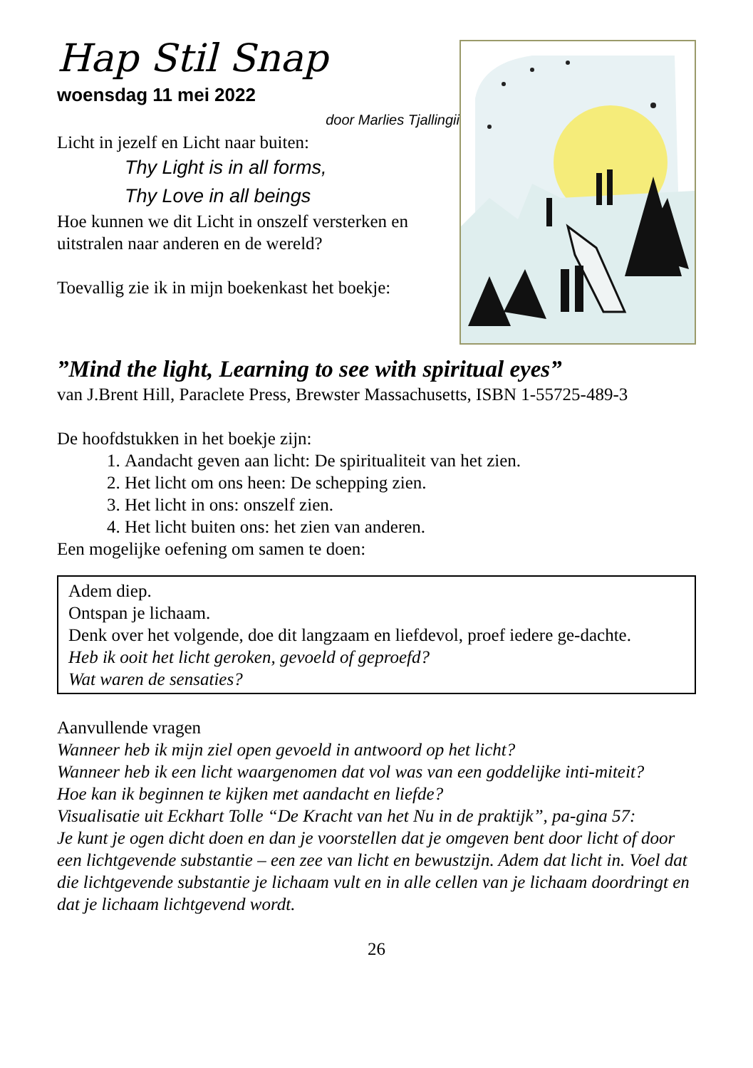Hap Stil Snap
woensdag 11 mei 2022
door Marlies Tjallingii
Licht in jezelf en Licht naar buiten:
Thy Light is in all forms,
Thy Love in all beings
Hoe kunnen we dit Licht in onszelf versterken en uitstralen naar anderen en de wereld?
Toevallig zie ik in mijn boekenkast het boekje:
”Mind the light, Learning to see with spiritual eyes”
van J.Brent Hill, Paraclete Press, Brewster Massachusetts, ISBN 1-55725-489-3
De hoofdstukken in het boekje zijn:
1. Aandacht geven aan licht: De spiritualiteit van het zien.
2. Het licht om ons heen: De schepping zien.
3. Het licht in ons: onszelf zien.
4. Het licht buiten ons: het zien van anderen.
Een mogelijke oefening om samen te doen:
Adem diep.
Ontspan je lichaam.
Denk over het volgende, doe dit langzaam en liefdevol, proef iedere ge-dachte.
Heb ik ooit het licht geroken, gevoeld of geproefd?
Wat waren de sensaties?
Aanvullende vragen
Wanneer heb ik mijn ziel open gevoeld in antwoord op het licht?
Wanneer heb ik een licht waargenomen dat vol was van een goddelijke inti-miteit?
Hoe kan ik beginnen te kijken met aandacht en liefde?
Visualisatie uit Eckhart Tolle “De Kracht van het Nu in de praktijk”, pa-gina 57:
Je kunt je ogen dicht doen en dan je voorstellen dat je omgeven bent door licht of door een lichtgevende substantie – een zee van licht en bewustzijn. Adem dat licht in. Voel dat die lichtgevende substantie je lichaam vult en in alle cellen van je lichaam doordringt en dat je lichaam lichtgevend wordt.
26